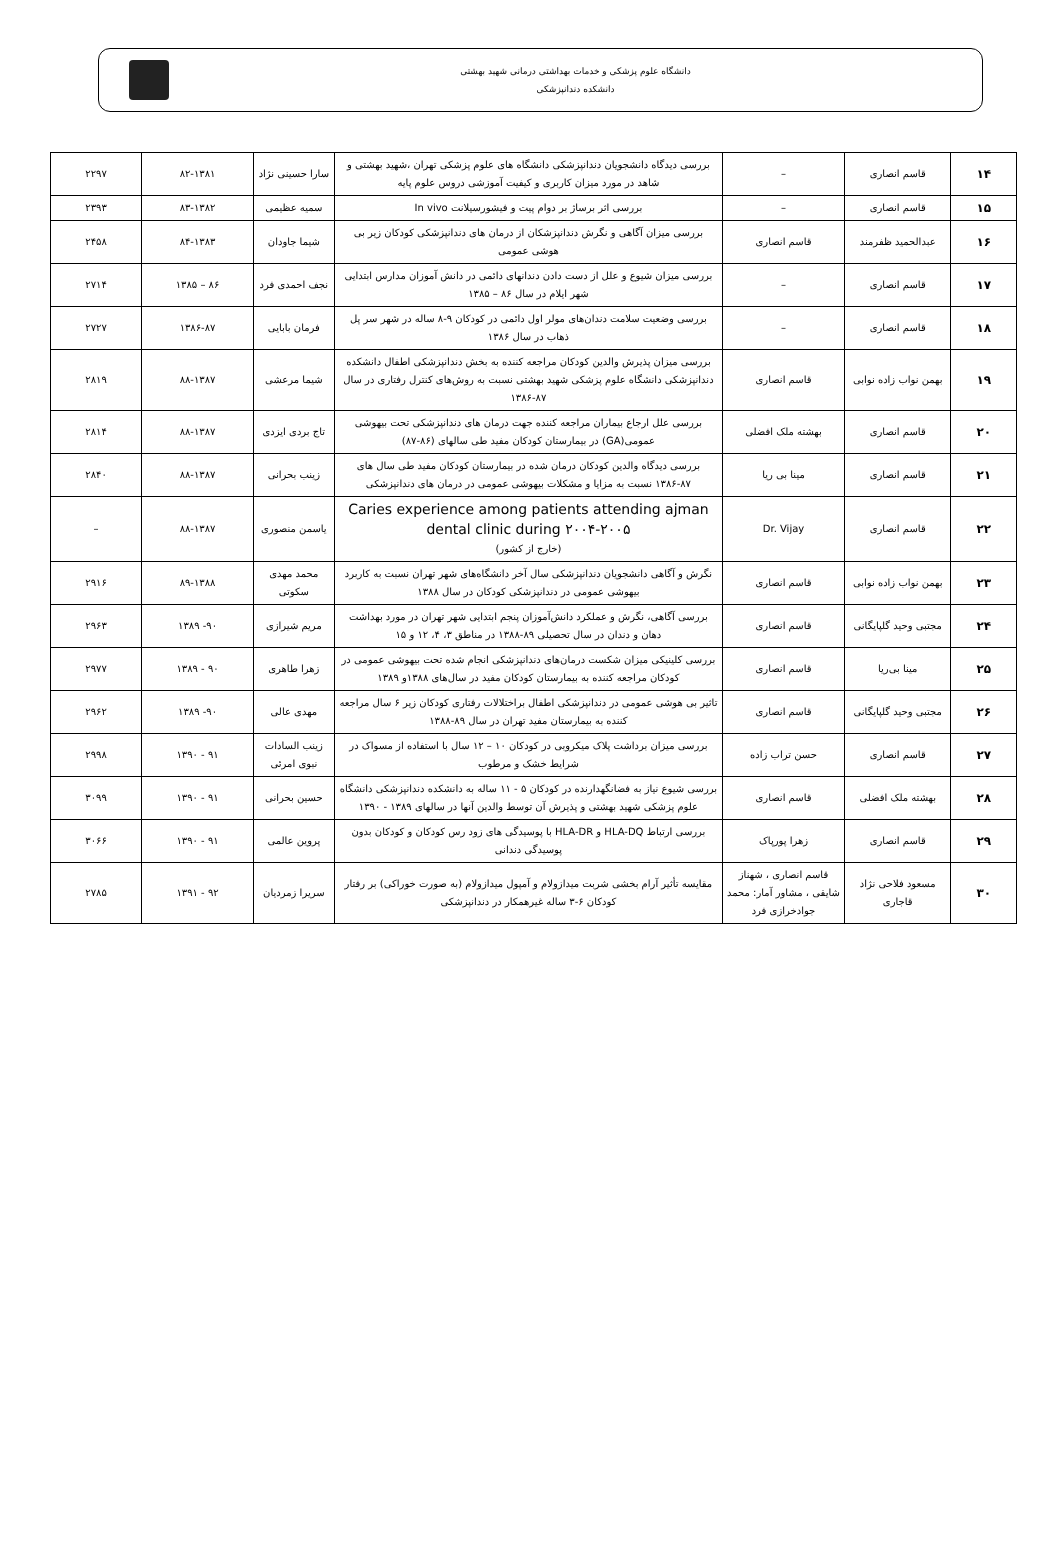دانشگاه علوم پزشکی و خدمات بهداشتی درمانی شهید بهشتی
دانشکده دندانپزشکی
| ۱۴ | قاسم انصاری | – | بررسی دیدگاه دانشجویان دندانپزشکی دانشگاه های علوم پزشکی تهران ،شهید بهشتی و شاهد در مورد میزان کاربری و کیفیت آموزشی دروس علوم پایه | سارا حسینی نژاد | ۸۲-۱۳۸۱ | ۲۲۹۷ |
| ۱۵ | قاسم انصاری | – | بررسی اثر برساژ بر دوام پیت و فیشورسیلانت In vivo | سمیه عظیمی | ۸۳-۱۳۸۲ | ۲۳۹۳ |
| ۱۶ | عبدالحمید ظفرمند | قاسم انصاری | بررسی میزان آگاهی و نگرش دندانپزشکان از درمان های دندانپزشکی کودکان زیر بی هوشی عمومی | شیما جاودان | ۸۴-۱۳۸۳ | ۲۴۵۸ |
| ۱۷ | قاسم انصاری | – | بررسی میزان شیوع و علل از دست دادن دندانهای دائمی در دانش آموزان مدارس ابتدایی شهر ایلام در سال ۸۶ – ۱۳۸۵ | نجف احمدی فرد | ۸۶ – ۱۳۸۵ | ۲۷۱۴ |
| ۱۸ | قاسم انصاری | – | بررسی وضعیت سلامت دندان‌های مولر اول دائمی در کودکان ۹-۸ ساله در شهر سر پل ذهاب در سال ۱۳۸۶ | فرمان بابایی | ۱۳۸۶-۸۷ | ۲۷۲۷ |
| ۱۹ | بهمن نواب زاده نوابی | قاسم انصاری | بررسی میزان پذیرش والدین کودکان مراجعه کننده به بخش دندانپزشکی اطفال دانشکده دندانپزشکی دانشگاه علوم پزشکی شهید بهشتی نسبت به روش‌های کنترل رفتاری در سال ۸۷-۱۳۸۶ | شیما مرعشی | ۸۸-۱۳۸۷ | ۲۸۱۹ |
| ۲۰ | قاسم انصاری | بهشته ملک افضلی | بررسی علل ارجاع بیماران مراجعه کننده جهت درمان های دندانپزشکی تحت بیهوشی عمومی(GA) در بیمارستان کودکان مفید طی سالهای (۸۶-۸۷) | تاج بردی ایزدی | ۸۸-۱۳۸۷ | ۲۸۱۴ |
| ۲۱ | قاسم انصاری | مینا بی ریا | بررسی دیدگاه والدین کودکان درمان شده در بیمارستان کودکان مفید طی سال های ۸۷-۱۳۸۶ نسبت به مزایا و مشکلات بیهوشی عمومی در درمان های دندانپزشکی | زینب بحرانی | ۸۸-۱۳۸۷ | ۲۸۴۰ |
| ۲۲ | قاسم انصاری | Dr. Vijay | Caries experience among patients attending ajman dental clinic during ۲۰۰۴-۲۰۰۵ (خارج از کشور) | یاسمن منصوری | ۸۸-۱۳۸۷ | – |
| ۲۳ | بهمن نواب زاده نوابی | قاسم انصاری | نگرش و آگاهی دانشجویان دندانپزشکی سال آخر دانشگاه‌های شهر تهران نسبت به کاربرد بیهوشی عمومی در دندانپزشکی کودکان در سال ۱۳۸۸ | محمد مهدی سکوتی | ۸۹-۱۳۸۸ | ۲۹۱۶ |
| ۲۴ | مجتبی وحید گلپایگانی | قاسم انصاری | بررسی آگاهی، نگرش و عملکرد دانش‌آموزان پنجم ابتدایی شهر تهران در مورد بهداشت دهان و دندان در سال تحصیلی ۸۹-۱۳۸۸ در مناطق ۳، ۴، ۱۲ و ۱۵ | مریم شیرازی | ۹۰- ۱۳۸۹ | ۲۹۶۳ |
| ۲۵ | مینا بی‌ریا | قاسم انصاری | بررسی کلینیکی میزان شکست درمان‌های دندانپزشکی انجام شده تحت بیهوشی عمومی در کودکان مراجعه کننده به بیمارستان کودکان مفید در سال‌های ۱۳۸۸و ۱۳۸۹ | زهرا طاهری | ۹۰ - ۱۳۸۹ | ۲۹۷۷ |
| ۲۶ | مجتبی وحید گلپایگانی | قاسم انصاری | تاثیر بی هوشی عمومی در دندانپزشکی اطفال براختلالات رفتاری کودکان زیر ۶ سال مراجعه کننده به بیمارستان مفید تهران در سال ۸۹-۱۳۸۸ | مهدی عالی | ۹۰- ۱۳۸۹ | ۲۹۶۲ |
| ۲۷ | قاسم انصاری | حسن تراب زاده | بررسی میزان برداشت پلاک میکروبی در کودکان ۱۰ – ۱۲ سال با استفاده از مسواک در شرایط خشک و مرطوب | زینب السادات نبوی امرئی | ۹۱ - ۱۳۹۰ | ۲۹۹۸ |
| ۲۸ | بهشته ملک افضلی | قاسم انصاری | بررسی شیوع نیاز به فضانگهدارنده در کودکان ۵ - ۱۱ ساله به دانشکده دندانپزشکی دانشگاه علوم پزشکی شهید بهشتی و پذیرش آن توسط والدین آنها در سالهای ۱۳۸۹ - ۱۳۹۰ | حسین بحرانی | ۹۱ - ۱۳۹۰ | ۳۰۹۹ |
| ۲۹ | قاسم انصاری | زهرا پورپاک | بررسی ارتباط HLA-DQ و HLA-DR با پوسیدگی های زود رس کودکان و کودکان بدون پوسیدگی دندانی | پروین عالمی | ۹۱ - ۱۳۹۰ | ۳۰۶۶ |
| ۳۰ | مسعود فلاحی نژاد قاجاری | قاسم انصاری ، شهناز شایقی ، مشاور آمار: محمد جوادخرازی فرد | مقایسه تأثیر آرام بخشی شربت میدازولام و آمپول میدازولام (به صورت خوراکی) بر رفتار کودکان ۶-۳ ساله غیرهمکار در دندانپزشکی | سریرا زمردیان | ۹۲ - ۱۳۹۱ | ۲۷۸۵ |